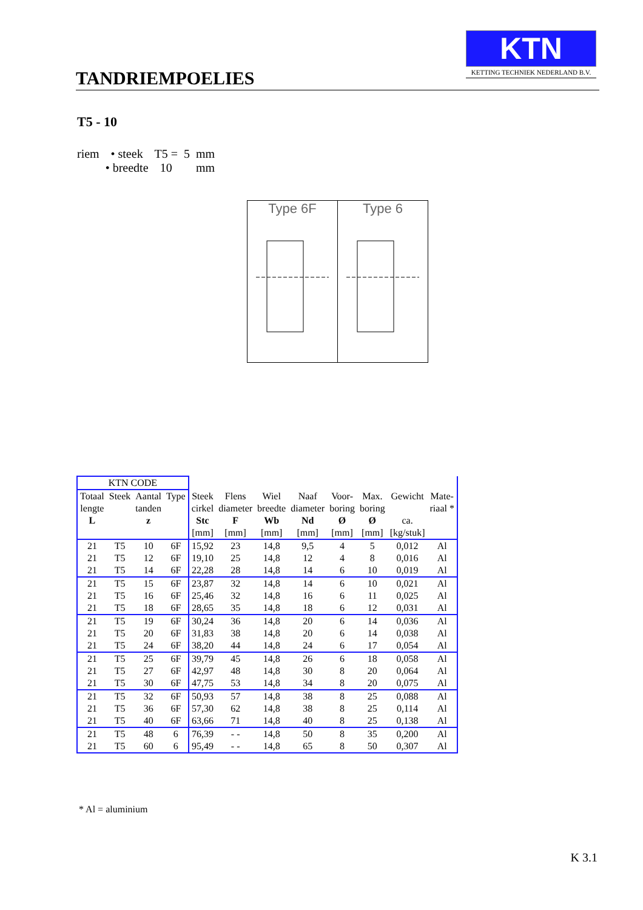TANDRIEMPOELIES
KTN
KETTING TECHNIEK NEDERLAND B.V.
T5 - 10
| riem | • steek | T5 = | 5 | mm |
| | • breedte | 10 | | mm |
Type 6F
Type 6
| KTN CODE | | | | | | | | | | | |
| Totaal | Steek | Aantal | Type | Steek | Flens | Wiel | Naaf | Voor- | Max. | Gewicht | Mate- |
| lengte | | tanden | | cirkel | diameter | breedte | diameter | boring | boring | | riaal * |
| L | | z | | Stc | F | Wb | Nd | Ø | Ø | ca. | |
| | | | | [mm] | [mm] | [mm] | [mm] | [mm] | [mm] | [kg/stuk] | |
| 21 | T5 | 10 | 6F | 15,92 | 23 | 14,8 | 9,5 | 4 | 5 | 0,012 | Al |
| 21 | T5 | 12 | 6F | 19,10 | 25 | 14,8 | 12 | 4 | 8 | 0,016 | Al |
| 21 | T5 | 14 | 6F | 22,28 | 28 | 14,8 | 14 | 6 | 10 | 0,019 | Al |
| 21 | T5 | 15 | 6F | 23,87 | 32 | 14,8 | 14 | 6 | 10 | 0,021 | Al |
| 21 | T5 | 16 | 6F | 25,46 | 32 | 14,8 | 16 | 6 | 11 | 0,025 | Al |
| 21 | T5 | 18 | 6F | 28,65 | 35 | 14,8 | 18 | 6 | 12 | 0,031 | Al |
| 21 | T5 | 19 | 6F | 30,24 | 36 | 14,8 | 20 | 6 | 14 | 0,036 | Al |
| 21 | T5 | 20 | 6F | 31,83 | 38 | 14,8 | 20 | 6 | 14 | 0,038 | Al |
| 21 | T5 | 24 | 6F | 38,20 | 44 | 14,8 | 24 | 6 | 17 | 0,054 | Al |
| 21 | T5 | 25 | 6F | 39,79 | 45 | 14,8 | 26 | 6 | 18 | 0,058 | Al |
| 21 | T5 | 27 | 6F | 42,97 | 48 | 14,8 | 30 | 8 | 20 | 0,064 | Al |
| 21 | T5 | 30 | 6F | 47,75 | 53 | 14,8 | 34 | 8 | 20 | 0,075 | Al |
| 21 | T5 | 32 | 6F | 50,93 | 57 | 14,8 | 38 | 8 | 25 | 0,088 | Al |
| 21 | T5 | 36 | 6F | 57,30 | 62 | 14,8 | 38 | 8 | 25 | 0,114 | Al |
| 21 | T5 | 40 | 6F | 63,66 | 71 | 14,8 | 40 | 8 | 25 | 0,138 | Al |
| 21 | T5 | 48 | 6 | 76,39 | - - | 14,8 | 50 | 8 | 35 | 0,200 | Al |
| 21 | T5 | 60 | 6 | 95,49 | - - | 14,8 | 65 | 8 | 50 | 0,307 | Al |
* Al = aluminium
K 3.1